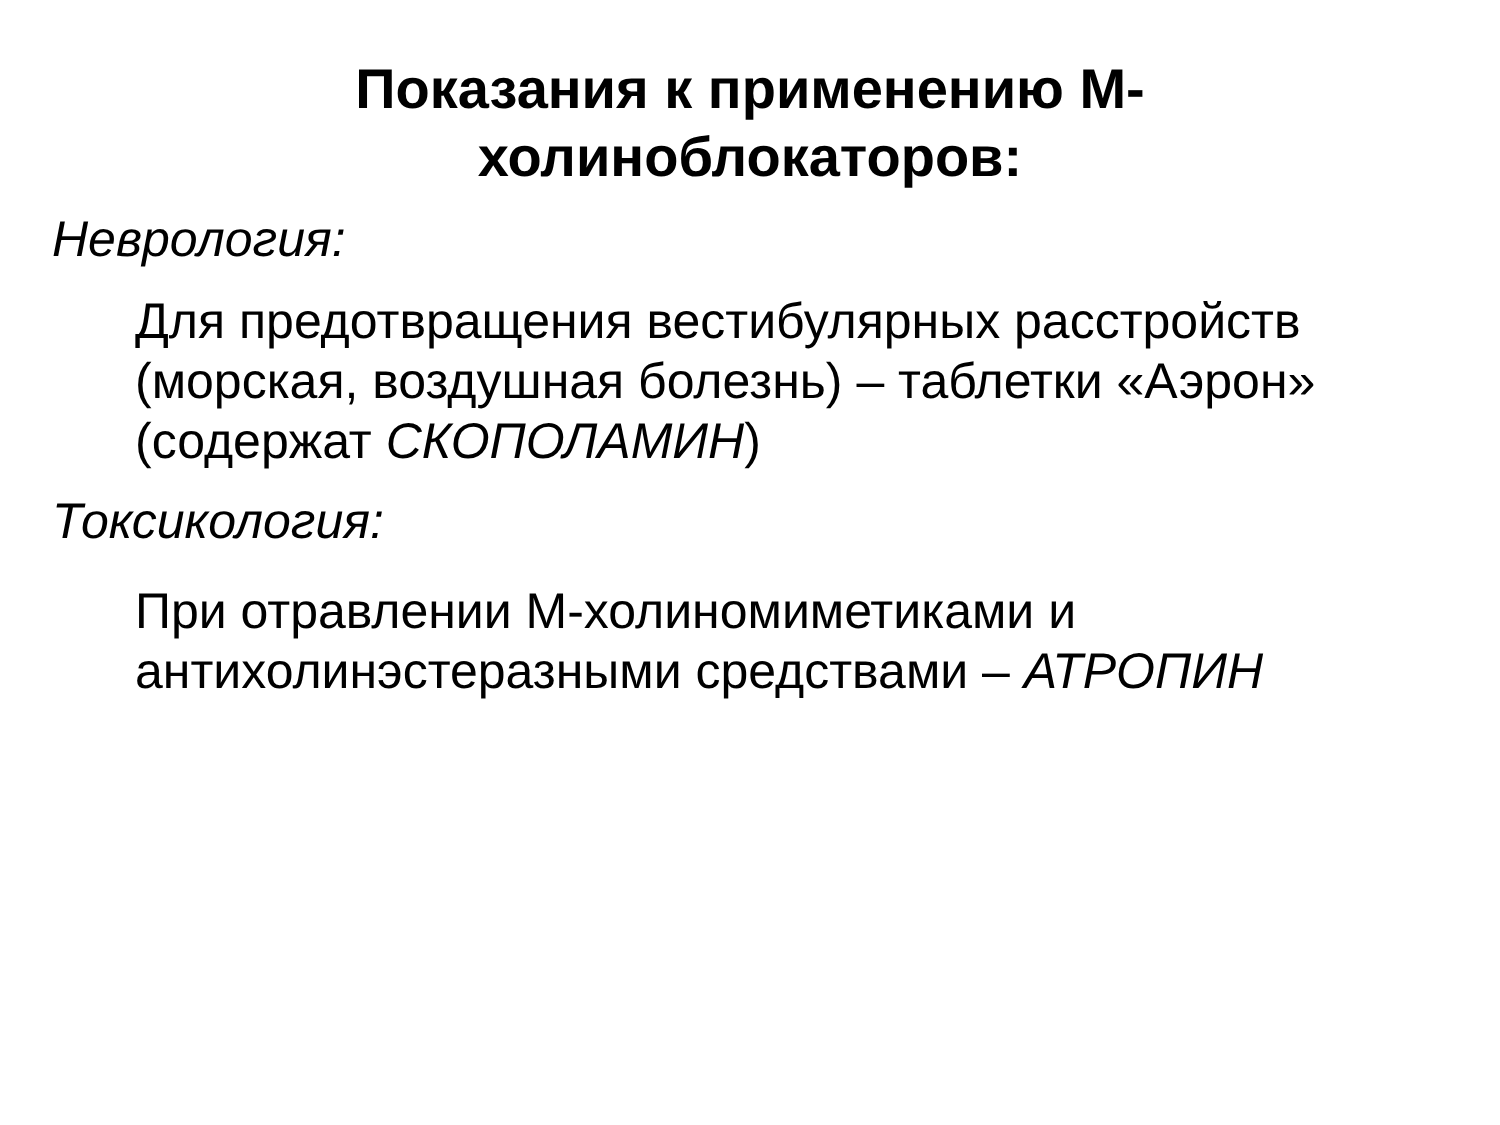Показания к применению М-
холиноблокаторов:
Неврология:
Для предотвращения вестибулярных расстройств (морская, воздушная болезнь) – таблетки «Аэрон» (содержат СКОПОЛАМИН)
Токсикология:
При отравлении М-холиномиметиками и антихолинэстеразными средствами – АТРОПИН